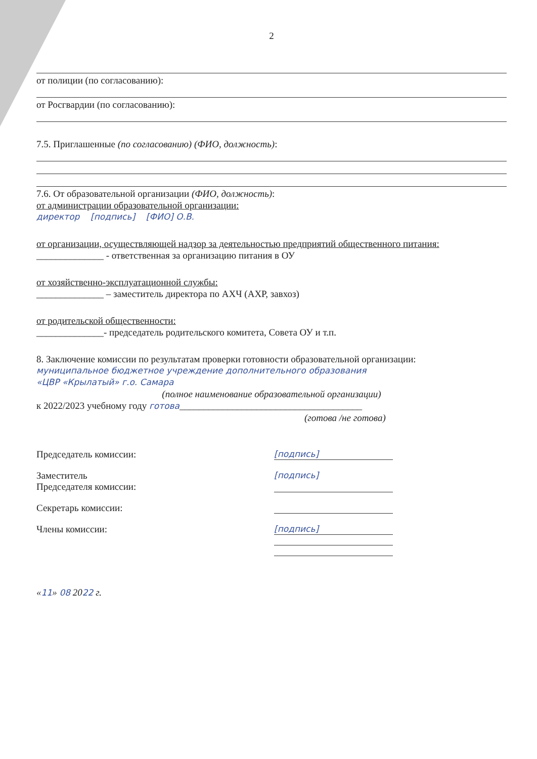2
от полиции (по согласованию):
от Росгвардии (по согласованию):
7.5. Приглашенные (по согласованию) (ФИО, должность):
7.6. От образовательной организации (ФИО, должность):
от администрации образовательной организации:
директор [подпись] [ФИО] О.В.
от организации, осуществляющей надзор за деятельностью предприятий общественного питания:
______________ - ответственная за организацию питания в ОУ
от хозяйственно-эксплуатационной службы:
______________ – заместитель директора по АХЧ (АХР, завхоз)
от родительской общественности:
______________- председатель родительского комитета, Совета ОУ и т.п.
8. Заключение комиссии по результатам проверки готовности образовательной организации:
муниципальное бюджетное учреждение дополнительного образования
«ЦВР «Крылатый» г.о. Самара
(полное наименование образовательной организации)
к 2022/2023 учебному году готова______________________________________
(готова /не готова)
Председатель комиссии: [подпись]
Заместитель
Председателя комиссии:
[подпись]
Секретарь комиссии:
Члены комиссии: [подпись]
«11» 08 2022 г.